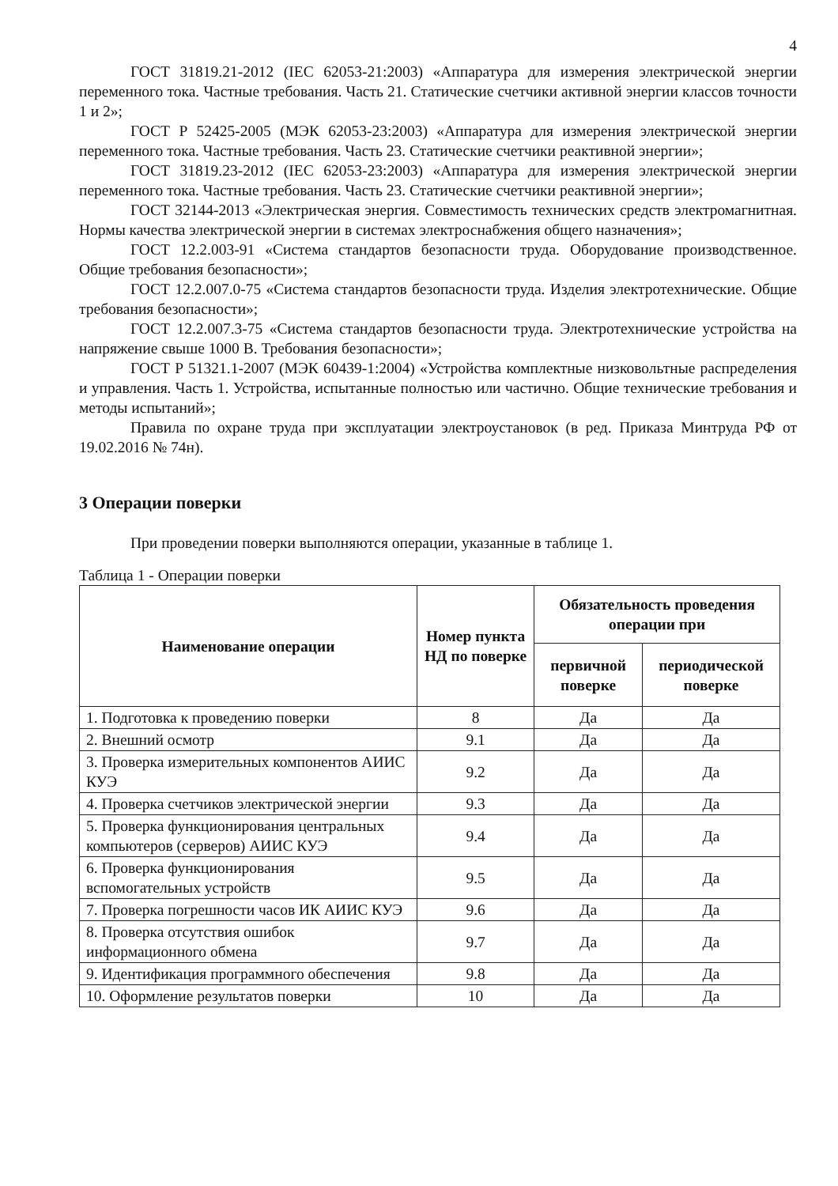4
ГОСТ 31819.21-2012 (IEC 62053-21:2003) «Аппаратура для измерения электрической энергии переменного тока. Частные требования. Часть 21. Статические счетчики активной энергии классов точности 1 и 2»;
ГОСТ Р 52425-2005 (МЭК 62053-23:2003) «Аппаратура для измерения электрической энергии переменного тока. Частные требования. Часть 23. Статические счетчики реактивной энергии»;
ГОСТ 31819.23-2012 (IEC 62053-23:2003) «Аппаратура для измерения электрической энергии переменного тока. Частные требования. Часть 23. Статические счетчики реактивной энергии»;
ГОСТ 32144-2013 «Электрическая энергия. Совместимость технических средств электромагнитная. Нормы качества электрической энергии в системах электроснабжения общего назначения»;
ГОСТ 12.2.003-91 «Система стандартов безопасности труда. Оборудование производственное. Общие требования безопасности»;
ГОСТ 12.2.007.0-75 «Система стандартов безопасности труда. Изделия электротехнические. Общие требования безопасности»;
ГОСТ 12.2.007.3-75 «Система стандартов безопасности труда. Электротехнические устройства на напряжение свыше 1000 В. Требования безопасности»;
ГОСТ Р 51321.1-2007 (МЭК 60439-1:2004) «Устройства комплектные низковольтные распределения и управления. Часть 1. Устройства, испытанные полностью или частично. Общие технические требования и методы испытаний»;
Правила по охране труда при эксплуатации электроустановок (в ред. Приказа Минтруда РФ от 19.02.2016 № 74н).
3 Операции поверки
При проведении поверки выполняются операции, указанные в таблице 1.
Таблица 1 - Операции поверки
| Наименование операции | Номер пункта НД по поверке | Обязательность проведения операции при | |
| --- | --- | --- | --- |
| | | первичной поверке | периодической поверке |
| 1. Подготовка к проведению поверки | 8 | Да | Да |
| 2. Внешний осмотр | 9.1 | Да | Да |
| 3. Проверка измерительных компонентов АИИС КУЭ | 9.2 | Да | Да |
| 4. Проверка счетчиков электрической энергии | 9.3 | Да | Да |
| 5. Проверка функционирования центральных компьютеров (серверов) АИИС КУЭ | 9.4 | Да | Да |
| 6. Проверка функционирования вспомогательных устройств | 9.5 | Да | Да |
| 7. Проверка погрешности часов ИК АИИС КУЭ | 9.6 | Да | Да |
| 8. Проверка отсутствия ошибок информационного обмена | 9.7 | Да | Да |
| 9. Идентификация программного обеспечения | 9.8 | Да | Да |
| 10. Оформление результатов поверки | 10 | Да | Да |